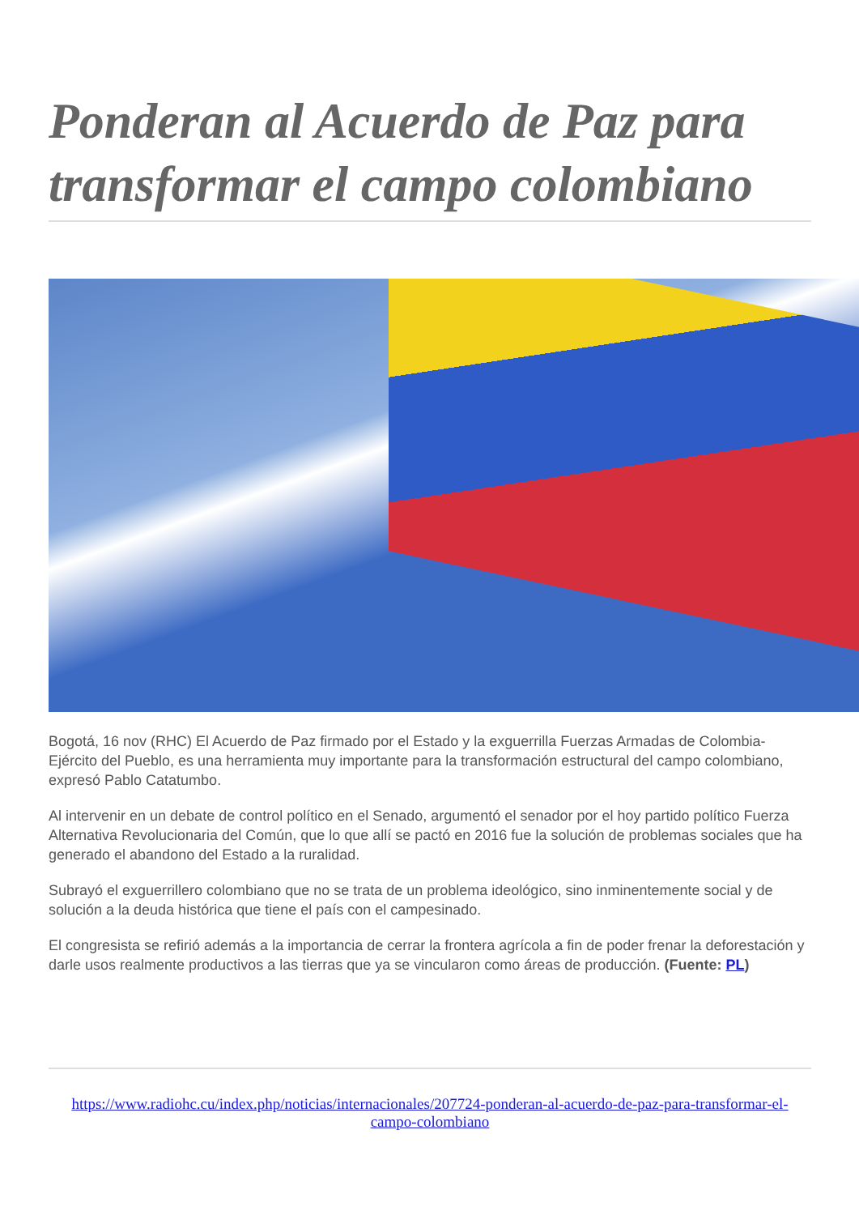Ponderan al Acuerdo de Paz para transformar el campo colombiano
Bogotá, 16 nov (RHC) El Acuerdo de Paz firmado por el Estado y la exguerrilla Fuerzas Armadas de Colombia-Ejército del Pueblo, es una herramienta muy importante para la transformación estructural del campo colombiano, expresó Pablo Catatumbo.
Al intervenir en un debate de control político en el Senado, argumentó el senador por el hoy partido político Fuerza Alternativa Revolucionaria del Común, que lo que allí se pactó en 2016 fue la solución de problemas sociales que ha generado el abandono del Estado a la ruralidad.
Subrayó el exguerrillero colombiano que no se trata de un problema ideológico, sino inminentemente social y de solución a la deuda histórica que tiene el país con el campesinado.
El congresista se refirió además a la importancia de cerrar la frontera agrícola a fin de poder frenar la deforestación y darle usos realmente productivos a las tierras que ya se vincularon como áreas de producción. (Fuente: PL)
https://www.radiohc.cu/index.php/noticias/internacionales/207724-ponderan-al-acuerdo-de-paz-para-transformar-el-campo-colombiano